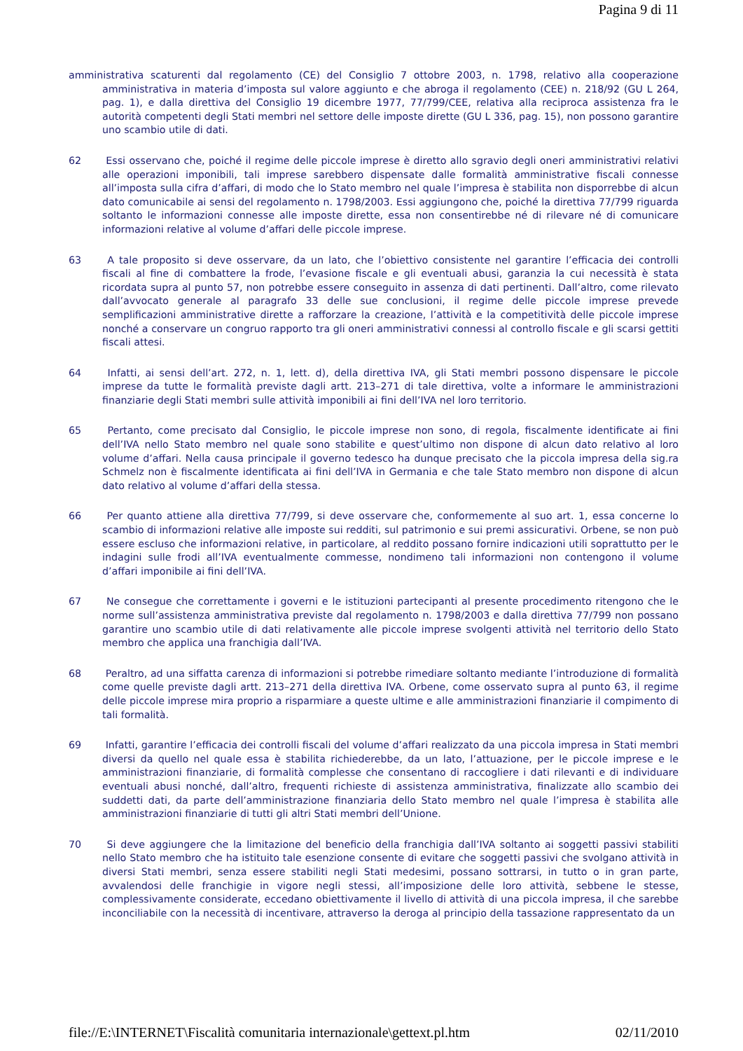Pagina 9 di 11
amministrativa scaturenti dal regolamento (CE) del Consiglio 7 ottobre 2003, n. 1798, relativo alla cooperazione amministrativa in materia d’imposta sul valore aggiunto e che abroga il regolamento (CEE) n. 218/92 (GU L 264, pag. 1), e dalla direttiva del Consiglio 19 dicembre 1977, 77/799/CEE, relativa alla reciproca assistenza fra le autorità competenti degli Stati membri nel settore delle imposte dirette (GU L 336, pag. 15), non possono garantire uno scambio utile di dati.
62 Essi osservano che, poiché il regime delle piccole imprese è diretto allo sgravio degli oneri amministrativi relativi alle operazioni imponibili, tali imprese sarebbero dispensate dalle formalità amministrative fiscali connesse all’imposta sulla cifra d’affari, di modo che lo Stato membro nel quale l’impresa è stabilita non disporrebbe di alcun dato comunicabile ai sensi del regolamento n. 1798/2003. Essi aggiungono che, poiché la direttiva 77/799 riguarda soltanto le informazioni connesse alle imposte dirette, essa non consentirebbe né di rilevare né di comunicare informazioni relative al volume d’affari delle piccole imprese.
63 A tale proposito si deve osservare, da un lato, che l’obiettivo consistente nel garantire l’efficacia dei controlli fiscali al fine di combattere la frode, l’evasione fiscale e gli eventuali abusi, garanzia la cui necessità è stata ricordata supra al punto 57, non potrebbe essere conseguito in assenza di dati pertinenti. Dall’altro, come rilevato dall’avvocato generale al paragrafo 33 delle sue conclusioni, il regime delle piccole imprese prevede semplificazioni amministrative dirette a rafforzare la creazione, l’attività e la competitività delle piccole imprese nonché a conservare un congruo rapporto tra gli oneri amministrativi connessi al controllo fiscale e gli scarsi gettiti fiscali attesi.
64 Infatti, ai sensi dell’art. 272, n. 1, lett. d), della direttiva IVA, gli Stati membri possono dispensare le piccole imprese da tutte le formalità previste dagli artt. 213–271 di tale direttiva, volte a informare le amministrazioni finanziarie degli Stati membri sulle attività imponibili ai fini dell’IVA nel loro territorio.
65 Pertanto, come precisato dal Consiglio, le piccole imprese non sono, di regola, fiscalmente identificate ai fini dell’IVA nello Stato membro nel quale sono stabilite e quest’ultimo non dispone di alcun dato relativo al loro volume d’affari. Nella causa principale il governo tedesco ha dunque precisato che la piccola impresa della sig.ra Schmelz non è fiscalmente identificata ai fini dell’IVA in Germania e che tale Stato membro non dispone di alcun dato relativo al volume d’affari della stessa.
66 Per quanto attiene alla direttiva 77/799, si deve osservare che, conformemente al suo art. 1, essa concerne lo scambio di informazioni relative alle imposte sui redditi, sul patrimonio e sui premi assicurativi. Orbene, se non può essere escluso che informazioni relative, in particolare, al reddito possano fornire indicazioni utili soprattutto per le indagini sulle frodi all’IVA eventualmente commesse, nondimeno tali informazioni non contengono il volume d’affari imponibile ai fini dell’IVA.
67 Ne consegue che correttamente i governi e le istituzioni partecipanti al presente procedimento ritengono che le norme sull’assistenza amministrativa previste dal regolamento n. 1798/2003 e dalla direttiva 77/799 non possano garantire uno scambio utile di dati relativamente alle piccole imprese svolgenti attività nel territorio dello Stato membro che applica una franchigia dall’IVA.
68 Peraltro, ad una siffatta carenza di informazioni si potrebbe rimediare soltanto mediante l’introduzione di formalità come quelle previste dagli artt. 213–271 della direttiva IVA. Orbene, come osservato supra al punto 63, il regime delle piccole imprese mira proprio a risparmiare a queste ultime e alle amministrazioni finanziarie il compimento di tali formalità.
69 Infatti, garantire l’efficacia dei controlli fiscali del volume d’affari realizzato da una piccola impresa in Stati membri diversi da quello nel quale essa è stabilita richiederebbe, da un lato, l’attuazione, per le piccole imprese e le amministrazioni finanziarie, di formalità complesse che consentano di raccogliere i dati rilevanti e di individuare eventuali abusi nonché, dall’altro, frequenti richieste di assistenza amministrativa, finalizzate allo scambio dei suddetti dati, da parte dell’amministrazione finanziaria dello Stato membro nel quale l’impresa è stabilita alle amministrazioni finanziarie di tutti gli altri Stati membri dell’Unione.
70 Si deve aggiungere che la limitazione del beneficio della franchigia dall’IVA soltanto ai soggetti passivi stabiliti nello Stato membro che ha istituito tale esenzione consente di evitare che soggetti passivi che svolgano attività in diversi Stati membri, senza essere stabiliti negli Stati medesimi, possano sottrarsi, in tutto o in gran parte, avvalendosi delle franchigie in vigore negli stessi, all’imposizione delle loro attività, sebbene le stesse, complessivamente considerate, eccedano obiettivamente il livello di attività di una piccola impresa, il che sarebbe inconciliabile con la necessità di incentivare, attraverso la deroga al principio della tassazione rappresentato da un
file://E:\INTERNET\Fiscalità comunitaria internazionale\gettext.pl.htm 02/11/2010